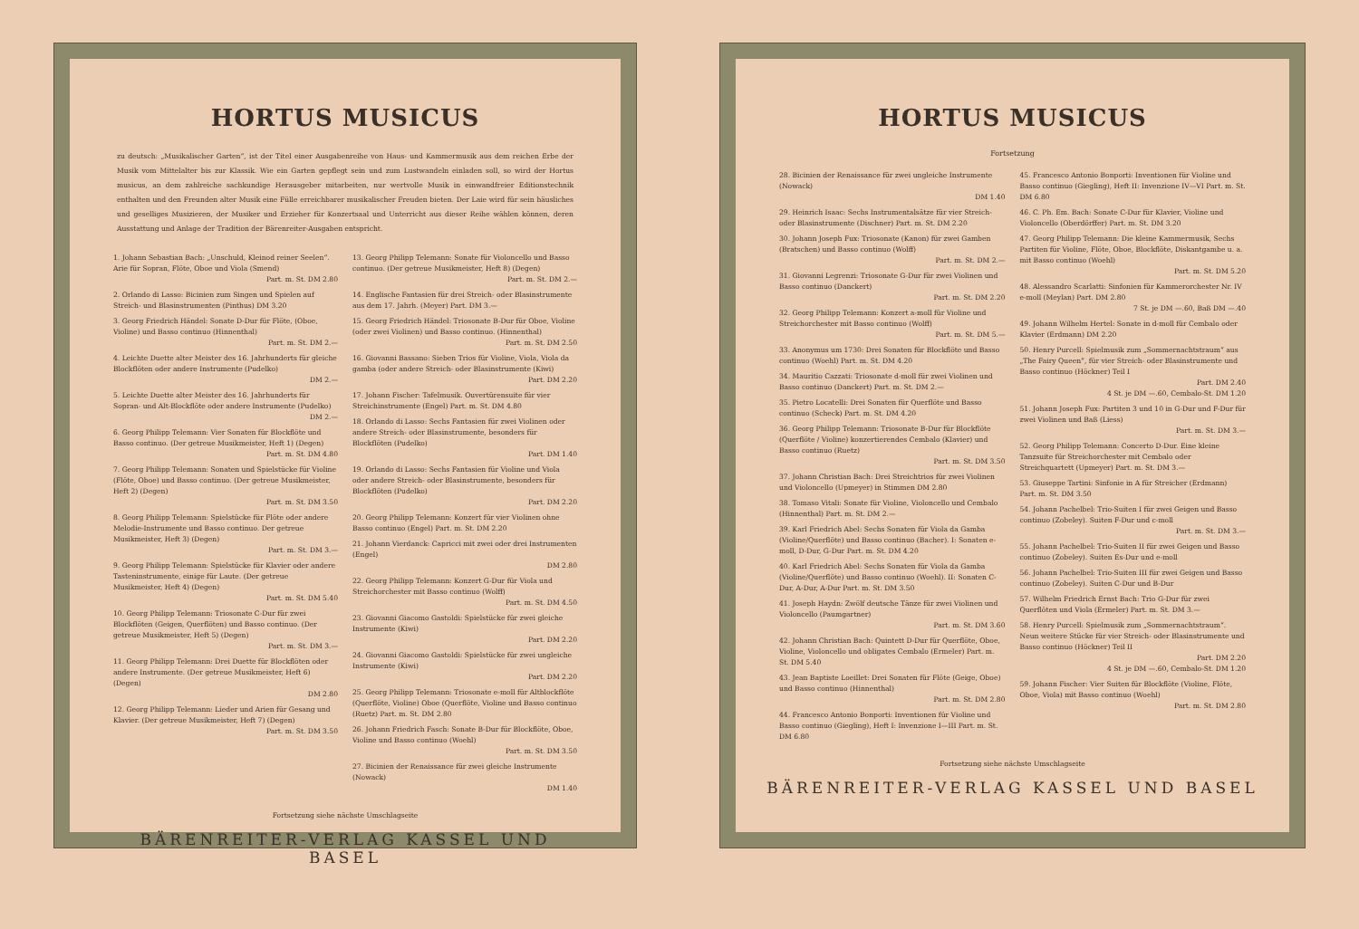HORTUS MUSICUS
zu deutsch: „Musikalischer Garten“, ist der Titel einer Ausgabenreihe von Haus- und Kammermusik aus dem reichen Erbe der Musik vom Mittelalter bis zur Klassik. Wie ein Garten gepflegt sein und zum Lustwandeln einladen soll, so wird der Hortus musicus, an dem zahlreiche sachkundige Herausgeber mitarbeiten, nur wertvolle Musik in einwandfreier Editionstechnik enthalten und den Freunden alter Musik eine Fülle erreichbarer musikalischer Freuden bieten. Der Laie wird für sein häusliches und geselliges Musizieren, der Musiker und Erzieher für Konzertsaal und Unterricht aus dieser Reihe wählen können, deren Ausstattung und Anlage der Tradition der Bärenreiter-Ausgaben entspricht.
1. Johann Sebastian Bach: „Unschuld, Kleinod reiner Seelen“. Arie für Sopran, Flöte, Oboe und Viola (Smend)
Part. m. St. DM 2.80
2. Orlando di Lasso: Bicinien zum Singen und Spielen auf Streich- und Blasinstrumenten (Pinthus) DM 3.20
3. Georg Friedrich Händel: Sonate D-Dur für Flöte, (Oboe, Violine) und Basso continuo (Hinnenthal)
Part. m. St. DM 2.—
4. Leichte Duette alter Meister des 16. Jahrhunderts für gleiche Blockflöten oder andere Instrumente (Pudelko)
DM 2.—
5. Leichte Duette alter Meister des 16. Jahrhunderts für Sopran- und Alt-Blockflöte oder andere Instrumente (Pudelko)
DM 2.—
6. Georg Philipp Telemann: Vier Sonaten für Blockflöte und Basso continuo. (Der getreue Musikmeister, Heft 1) (Degen)
Part. m. St. DM 4.80
7. Georg Philipp Telemann: Sonaten und Spielstücke für Violine (Flöte, Oboe) und Basso continuo. (Der getreue Musikmeister, Heft 2) (Degen)
Part. m. St. DM 3.50
8. Georg Philipp Telemann: Spielstücke für Flöte oder andere Melodie-Instrumente und Basso continuo. Der getreue Musikmeister, Heft 3) (Degen)
Part. m. St. DM 3.—
9. Georg Philipp Telemann: Spielstücke für Klavier oder andere Tasteninstrumente, einige für Laute. (Der getreue Musikmeister, Heft 4) (Degen)
Part. m. St. DM 5.40
10. Georg Philipp Telemann: Triosonate C-Dur für zwei Blockflöten (Geigen, Querflöten) und Basso continuo. (Der getreue Musikmeister, Heft 5) (Degen)
Part. m. St. DM 3.—
11. Georg Philipp Telemann: Drei Duette für Blockflöten oder andere Instrumente. (Der getreue Musikmeister, Heft 6) (Degen)
DM 2.80
12. Georg Philipp Telemann: Lieder und Arien für Gesang und Klavier. (Der getreue Musikmeister, Heft 7) (Degen)
Part. m. St. DM 3.50
13. Georg Philipp Telemann: Sonate für Violoncello und Basso continuo. (Der getreue Musikmeister, Heft 8) (Degen)
Part. m. St. DM 2.—
14. Englische Fantasien für drei Streich- oder Blasinstrumente aus dem 17. Jahrh. (Meyer) Part. DM 3.—
15. Georg Friedrich Händel: Triosonate B-Dur für Oboe, Violine (oder zwei Violinen) und Basso continuo. (Hinnenthal)
Part. m. St. DM 2.50
16. Giovanni Bassano: Sieben Trios für Violine, Viola, Viola da gamba (oder andere Streich- oder Blasinstrumente (Kiwi)
Part. DM 2.20
17. Johann Fischer: Tafelmusik. Ouvertürensuite für vier Streichinstrumente (Engel) Part. m. St. DM 4.80
18. Orlando di Lasso: Sechs Fantasien für zwei Violinen oder andere Streich- oder Blasinstrumente, besonders für Blockflöten (Pudelko)
Part. DM 1.40
19. Orlando di Lasso: Sechs Fantasien für Violine und Viola oder andere Streich- oder Blasinstrumente, besonders für Blockflöten (Pudelko)
Part. DM 2.20
20. Georg Philipp Telemann: Konzert für vier Violinen ohne Basso continuo (Engel) Part. m. St. DM 2.20
21. Johann Vierdanck: Capricci mit zwei oder drei Instrumenten (Engel)
DM 2.80
22. Georg Philipp Telemann: Konzert G-Dur für Viola und Streichorchester mit Basso continuo (Wolff)
Part. m. St. DM 4.50
23. Giovanni Giacomo Gastoldi: Spielstücke für zwei gleiche Instrumente (Kiwi)
Part. DM 2.20
24. Giovanni Giacomo Gastoldi: Spielstücke für zwei ungleiche Instrumente (Kiwi)
Part. DM 2.20
25. Georg Philipp Telemann: Triosonate e-moll für Altblockflöte (Querflöte, Violine) Oboe (Querflöte, Violine und Basso continuo (Ruetz) Part. m. St. DM 2.80
26. Johann Friedrich Fasch: Sonate B-Dur für Blockflöte, Oboe, Violine und Basso continuo (Woehl)
Part. m. St. DM 3.50
27. Bicinien der Renaissance für zwei gleiche Instrumente (Nowack)
DM 1.40
Fortsetzung siehe nächste Umschlagseite
BÄRENREITER-VERLAG KASSEL UND BASEL
HORTUS MUSICUS
Fortsetzung
28. Bicinien der Renaissance für zwei ungleiche Instrumente (Nowack)
DM 1.40
29. Heinrich Isaac: Sechs Instrumentalsätze für vier Streich- oder Blasinstrumente (Dischner) Part. m. St. DM 2.20
30. Johann Joseph Fux: Triosonate (Kanon) für zwei Gamben (Bratschen) und Basso continuo (Wolff)
Part. m. St. DM 2.—
31. Giovanni Legrenzi: Triosonate G-Dur für zwei Violinen und Basso continuo (Danckert)
Part. m. St. DM 2.20
32. Georg Philipp Telemann: Konzert a-moll für Violine und Streichorchester mit Basso continuo (Wolff)
Part. m. St. DM 5.—
33. Anonymus um 1730: Drei Sonaten für Blockflöte und Basso continuo (Woehl) Part. m. St. DM 4.20
34. Mauritio Cazzati: Triosonate d-moll für zwei Violinen und Basso continuo (Danckert) Part. m. St. DM 2.—
35. Pietro Locatelli: Drei Sonaten für Querflöte und Basso continuo (Scheck) Part. m. St. DM 4.20
36. Georg Philipp Telemann: Triosonate B-Dur für Blockflöte (Querflöte / Violine) konzertierendes Cembalo (Klavier) und Basso continuo (Ruetz)
Part. m. St. DM 3.50
37. Johann Christian Bach: Drei Streichtrios für zwei Violinen und Violoncello (Upmeyer) in Stimmen DM 2.80
38. Tomaso Vitali: Sonate für Violine, Violoncello und Cembalo (Hinnenthal) Part. m. St. DM 2.—
39. Karl Friedrich Abel: Sechs Sonaten für Viola da Gamba (Violine/Querflöte) und Basso continuo (Bacher). I: Sonaten e-moll, D-Dur, G-Dur Part. m. St. DM 4.20
40. Karl Friedrich Abel: Sechs Sonaten für Viola da Gamba (Violine/Querflöte) und Basso continuo (Woehl). II: Sonaten C-Dur, A-Dur, A-Dur Part. m. St. DM 3.50
41. Joseph Haydn: Zwölf deutsche Tänze für zwei Violinen und Violoncello (Paumgartner)
Part. m. St. DM 3.60
42. Johann Christian Bach: Quintett D-Dur für Querflöte, Oboe, Violine, Violoncello und obligates Cembalo (Ermeler) Part. m. St. DM 5.40
43. Jean Baptiste Loeillet: Drei Sonaten für Flöte (Geige, Oboe) und Basso continuo (Hinnenthal)
Part. m. St. DM 2.80
44. Francesco Antonio Bonporti: Inventionen für Violine und Basso continuo (Giegling), Heft I: Invenzione I—III Part. m. St. DM 6.80
45. Francesco Antonio Bonporti: Inventionen für Violine und Basso continuo (Giegling), Heft II: Invenzione IV—VI Part. m. St. DM 6.80
46. C. Ph. Em. Bach: Sonate C-Dur für Klavier, Violine und Violoncello (Oberdörffer) Part. m. St. DM 3.20
47. Georg Philipp Telemann: Die kleine Kammermusik, Sechs Partiten für Violine, Flöte, Oboe, Blockflöte, Diskantgambe u. a. mit Basso continuo (Woehl)
Part. m. St. DM 5.20
48. Alessandro Scarlatti: Sinfonien für Kammerorchester Nr. IV e-moll (Meylan) Part. DM 2.80
7 St. je DM —.60, Baß DM —.40
49. Johann Wilhelm Hertel: Sonate in d-moll für Cembalo oder Klavier (Erdmann) DM 2.20
50. Henry Purcell: Spielmusik zum „Sommernachtstraum“ aus „The Fairy Queen“, für vier Streich- oder Blasinstrumente und Basso continuo (Höckner) Teil I
Part. DM 2.40
4 St. je DM —.60, Cembalo-St. DM 1.20
51. Johann Joseph Fux: Partiten 3 und 10 in G-Dur und F-Dur für zwei Violinen und Baß (Liess)
Part. m. St. DM 3.—
52. Georg Philipp Telemann: Concerto D-Dur. Eine kleine Tanzsuite für Streichorchester mit Cembalo oder Streichquartett (Upmeyer) Part. m. St. DM 3.—
53. Giuseppe Tartini: Sinfonie in A für Streicher (Erdmann) Part. m. St. DM 3.50
54. Johann Pachelbel: Trio-Suiten I für zwei Geigen und Basso continuo (Zobeley). Suiten F-Dur und c-moll
Part. m. St. DM 3.—
55. Johann Pachelbel: Trio-Suiten II für zwei Geigen und Basso continuo (Zobeley). Suiten Es-Dur und e-moll
56. Johann Pachelbel: Trio-Suiten III für zwei Geigen und Basso continuo (Zobeley). Suiten C-Dur und B-Dur
57. Wilhelm Friedrich Ernst Bach: Trio G-Dur für zwei Querflöten und Viola (Ermeler) Part. m. St. DM 3.—
58. Henry Purcell: Spielmusik zum „Sommernachtstraum“. Neun weitere Stücke für vier Streich- oder Blasinstrumente und Basso continuo (Höckner) Teil II
Part. DM 2.20
4 St. je DM —.60, Cembalo-St. DM 1.20
59. Johann Fischer: Vier Suiten für Blockflöte (Violine, Flöte, Oboe, Viola) mit Basso continuo (Woehl)
Part. m. St. DM 2.80
Fortsetzung siehe nächste Umschlagseite
BÄRENREITER-VERLAG KASSEL UND BASEL